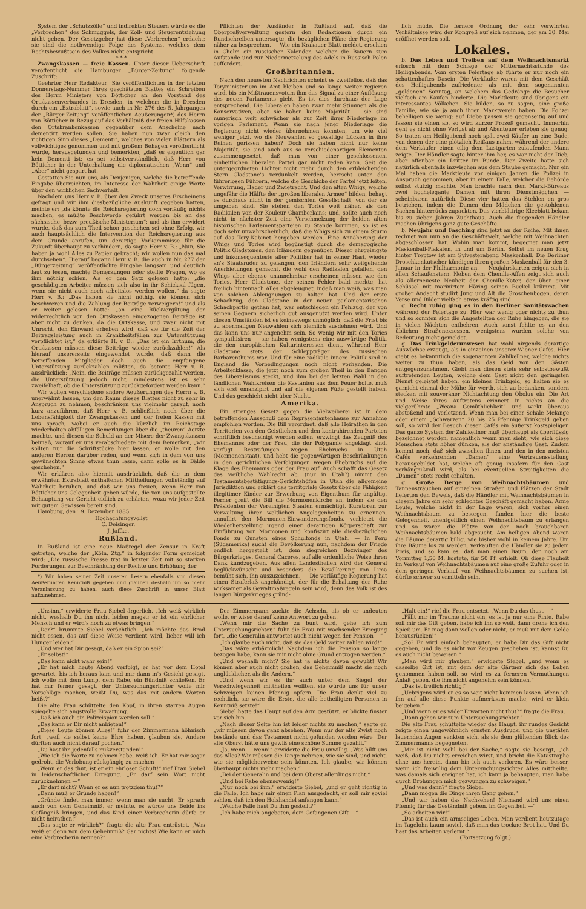System der „Schutzzölle“ und indirekten Steuern würde es die „Verbrechen“ des Schmuggels, der Zoll- und Steuerentziehung nicht geben. Der Gesetzgeber hat diese „Verbrechen“ erdacht; sie sind die nothwendige Folge des Systems, welches dem Rechtsbewußtsein des Volkes nicht entspricht.
* * *
Zwangskassen — freie Kassen. Unter dieser Ueberschrift veröffentlicht die Hamburger „Bürger-Zeitung“ folgende Zuschrift:
Geehrter Herr Redakteur! Sie veröffentlichten in der letzten Donnerstags-Nummer Ihres geschätzten Blattes ein Schreiben des Herrn Ministers von Bötticher an den Vorstand des Ortskassenverbandes in Dresden, in welchem die in Dresden durch ein „Extrablatt“, sowie auch in Nr. 276 des 5. Jahrganges der „Bürger-Zeitung“ veröffentlichen Aeußerungen*) des Herrn von Bötticher in Bezug auf das Verhältniß der freien Hilfskassen den Ortskrankenkassen gegenüber dem Anscheine nach dementirt werden sollen. Sie haben nun zwar gleich den richtigen Sinn dieses „Dementi“, welches von vielen Blättern als vollwichtiges genommen und mit großem Behagen veröffentlicht wurde, herausgefunden und bemerkten, „daß es eigentlich gar kein Dementi ist; es sei selbstverständlich, daß Herr von Bötticher in der Unterhaltung die diplomatischen „Wenn“ und „Aber“ nicht gespart hat.
Gestatten Sie nun uns, als Denjenigen, welche die betreffende Eingabe überreichten, im Interesse der Wahrheit einige Worte über den wirklichen Sachverhalt.
Nachdem uns Herr v. B. über den Zweck unseres Erscheinens gefragt und wir ihm diesbezügliche Auskunft gegeben hatten, meinte er: „da könnte die Reichsregierung doch vorläufig nichts machen, es müßte Beschwerde geführt werden bis an das sächsische, bezw. preußische Ministerium“; und als ihm erwidert wurde, daß das zum Theil schon geschehen sei ohne Erfolg, wir auch hauptsächlich die Intervention der Reichsregierung aus dem Grunde anrufen, um derartige Vorkommnisse für die Zukunft überhaupt zu verhindern, da sagte Herr v. B.: „Nun, Sie haben ja wohl Alles zu Papier gebracht; wir wollen nun das mal durchsehen“. Hierauf begann Herr v. B. die auch in Nr. 277 der „Bürgerzeitung“ veröffentlichte Eingabe langsam und deutlich laut zu lesen, machte Bemerkungen oder stellte Fragen, wo es ihm nöthig schien. Als er den Satz gelesen hatte: „die geschädigten Arbeiter müssen sich also in ihr Schicksal fügen, wenn sie nicht auch noch arbeitslos werden wollen,“ da sagte Herr v. B.: „Das haben sie nicht nöthig, sie können sich beschweren und die Zahlung der Beiträge verweigern!“ und als er weiter gelesen hatte: „an eine Rückvergütung der widerrechtlich von den Ortskassen eingezogenen Beiträge ist aber nicht zu denken, da die Ortskasse, und zwar nicht mit Unrecht, den Einwand erheben wird, daß sie für die Zeit der Beitragsleistung auch in Krankheitsfällen zur Unterstützung verpflichtet ist,“ da erklärte H. v. B.: „Das ist ein Irrthum, die Ortskassen müssen diese Beiträge wieder zurückzahlen!“ Als hierauf unsererseits eingewendet wurde, daß dann die betreffenden Mitglieder doch auch die empfangene Unterstützung zurückzahlen müßten, da betonte Herr v. B. ausdrücklich: „Nein, die Beiträge müssen zurückgezahlt werden, die Unterstützung jedoch nicht, mindestens ist es sehr zweifelhaft, ob die Unterstützung zurückgefordert werden kann.“
Wir wollen verschiedene andere Aeußerungen des Herrn v. B. unerwähnt lassen, um den Raum dieses Blattes nicht zu sehr in Anspruch zu nehmen, beschränken uns vielmehr darauf, noch kurz anzuführen, daß Herr v. B. schließlich noch über die Lebensfähigkeit der Zwangskassen und der freien Kassen mit uns sprach, wobei er auch die kürzlich im Reichstage wiederholten abfälligen Bemerkungen über die „theuren“ Aerzte machte, und diesen die Schuld an der Misere der Zwangskassen beimaß, worauf er uns verabschiedete mit dem Bemerken, „wir sollten nur die Schriftstücke hier lassen, er wolle mit den anderen Herren darüber reden, und wenn sich in dem von uns gewünschten Sinne etwas thun lasse, dann solle es in Bälde geschehen.“
Wir erklären also hiermit ausdrücklich, daß die in dem erwähnten Extrablatt enthaltenen Mittheilungen vollständig auf Wahrheit beruhen, und daß wir uns freuen, wenn Herr von Bötticher uns Gelegenheit geben würde, die von uns aufgestellte Behauptung vor Gericht eidlich zu erhärten, wozu wir jeder Zeit mit gutem Gewissen bereit sind.
Hamburg, den 19. Dezember 1885.
Hochachtungsvollst
C. Deisinger.
J. Jaffke.
Rußland.
In Rußland ist eine neue Maßregel der Zensur in Kraft getreten, welche der „Köln. Ztg.“ in folgender Form gemeldet wird: „Die russische Presse trat in letzter Zeit mit so starken Forderungen zur Beschränkung der Rechte und Erhöhung der
*) Wir haben seiner Zeit unseren Lesern ebenfalls von diesen Aeußerungen Kenntniß gegeben und glauben deshalb um so mehr Veranlassung zu haben, auch diese Zuschrift in unser Blatt aufzunehmen.
Pflichten der Ausländer in Rußland auf, daß die Oberpreßverwaltung gestern den Redaktionen durch ein Rundschreiben untersagte, die bezüglichen Pläne der Regierung näher zu besprechen. — Wie ein Krakauer Blatt meldet, erschien in Chelm ein russischer Kalender, welcher die Bauern zum Aufstande und zur Niedermetzelung des Adels in Russisch-Polen auffordert.
Großbritannien.
Nach den neuesten Nachrichten scheint es zweifellos, daß das Toryministerium im Amt bleiben und so lange weiter regieren wird, bis ein Mißtrauensvotum ihm das Signal zu einer Auflösung des neuen Parlaments giebt. Es ist dies durchaus der Lage entsprechend. Die Liberalen haben zwar mehr Stimmen als die Konservativen, aber sie haben keine Majorität — sie sind numerisch weit schwächer als zur Zeit ihrer Niederlage im vorigen Parlament. Wenn sie nach jener Niederlage die Regierung nicht wieder übernehmen konnten, um wie viel weniger jetzt, wo die Neuwahlen so gewaltige Lücken in ihre Reihen gerissen haben? Doch sie haben nicht nur keine Majorität, sie sind auch aus so verschiedenartigen Elementen zusammengesetzt, daß man von einer geschlossenen, einheitlichen liberalen Partei gar nicht reden kann. Seit die untergeordneten Lichter nicht mehr durch den erbleichenden Stern Gladstone's verdunkelt werden, herrscht unter den führerlosen Führern, welche die Geschicke der Partei jetzt leiten, Verwirrung, Hader und Zwietracht. Und den alten Whigs, welche ungefähr die Hälfte der „großen liberalen Armee“ bilden, behagt es durchaus nicht in der gemischten Gesellschaft, von der sie umgeben sind. Sie stehen den Tories weit näher, als den Radikalen von der Kouleur Chamberlains; und, sollte auch noch nicht in nächster Zeit eine Verschmelzung der beiden alten historischen Parlamentsparteien zu Stande kommen, so ist es doch sehr unwahrscheinlich, daß die Whigs sich zu einem Sturm auf das Tory-Kabinet hergeben werden. Eine Annäherung der Whigs und Tories wird begünstigt durch die demagogische Politik Gladstones, den Irländern gegenüber. Dieser ehrgeizigste und inkonsequenteste aller Politiker hat in seiner Hast, wieder an's Staatsruder zu gelangen, den Irländern sehr weitgehende Anerbietungen gemacht, die wohl den Radikalen gefallen, den Whigs aber ebenso unannehmbar erscheinen müssen wie den Tories. Herr Gladstone, der seinen Fehler bald merkte, hat freilich hintennach Alles abgeleugnet, indeß man weiß, was man von solchen Ableugnungen zu halten hat. Und der erste Schachzug, den Gladstone in der neuen parlamentarischen Schachpartie gethan hat, war entschieden ein Fehlzug, der von seinen Gegnern sicherlich gut ausgenutzt werden wird. Unter diesen Umständen ist es keineswegs unmöglich, daß die Frist bis zu abermaligen Neuwahlen sich ziemlich ausdehnen wird. Und das kann uns nur angenehm sein. So wenig wir mit den Tories sympathisiren — sie haben wenigstens eine auswärtige Politik, die den europäischen Kulturinteressen dient, während Herr Gladstone stets der Schleppträger des russischen Barbarenthums war. Und für eine radikale innere Politik sind in England die Vorbedingungen noch nicht vorhanden. Die Arbeiterklasse, die jetzt noch zum großen Theil in den Banden des Liberalismus steckt, und ihm bei der letzten Wahl in den ländlichen Wahlkreisen die Kastanien aus dem Feuer holte, muß sich erst emanzipirt und auf die eigenen Füße gestellt haben. Und das geschieht nicht über Nacht.
Amerika.
Ein strenges Gesetz gegen die Vielweiberei ist in dem betreffenden Ausschuß dem Repräsentantenhause zur Annahme empfohlen worden. Die Bill verordnet, daß alle Heirathen in den Territorien von den Geistlichen und den kontrahirenden Parteien schriftlich bescheinigt werden sollen, erzwingt das Zeugniß des Ehemannes oder der Frau, die der Polygamie angeklagt sind, verfügt Bestrafungen wegen Ehebruchs in Utah (Mormonenstaat), und hebt die gegenwärtigen Beschränkungen in den gerichtlichen Verfolgungen wegen Ehebruchs auf die Klage des Ehemanns oder der Frau auf. Auch schafft das Gesetz das weibliche Wahlrecht ab, (nur in Utah?) nimmt den Testamentsbestätigungs-Gerichtshöfen in Utah die allgemeine Jurisdiktion und erklärt das territoriale Gesetz über die Fähigkeit illegitimer Kinder zur Erwerbung von Eigenthum für ungültig. Ferner greift die Bill die Mormonenkirche an, indem sie den Präsidenten der Vereinigten Staaten ermächtigt, Kuratoren zur Verwaltung ihrer weltlichen Angelegenheiten zu ernennen, annullirt den Mormonen-Einwanderungsfonds, verbietet die Wiederherstellung irgend einer derartigen Körperschaft zur Einführung von Mormonen und konfiszirt alle diesbezüglichen Fonds zu Gunsten eines Schulfonds in Utah. — In Peru (Südamerika) sucht die Bevölkerung nun, nachdem der Friede endlich hergestellt ist, dem siegreichen Bezwinger des Bürgerkrieges, General Caceres, auf alle erdenkliche Weise ihren Dank kundzugeben. Aus allen Landestheilen wird der General beglückwünscht und besonders die Bevölkerung von Lima bemüht sich, ihn auszuzeichnen. — Die vorläufige Regierung hat einen Straferlaß angekündigt, der für die Erhaltung der Ruhe wirksamer als Gewaltmaßregeln sein wird, denn das Volk ist des langen Bürgerkrieges gründ-
lich müde. Die fernere Ordnung der sehr verwirrten Verhältnisse wird der Kongreß auf sich nehmen, der am 30. Mai eröffnet werden soll.
Lokales.
b. Das Leben und Treiben auf dem Weihnachtsmarkt erlosch mit dem Schlage der Mitternachtsstunde des Heiligabends. Vom ersten Feiertage ab führte er nur noch ein schattenhaftes Dasein. Die Verkäufer waren mit dem Geschäft des Heiligabends zufriedener als mit dem sogenannten „goldenen“ Sonntag, an welchem das Gedränge die Besucher vielfach am Kaufen hinderte. Die Marktleute sind übrigens ein interessantes Völkchen. Sie bilden, so zu sagen, eine große Familie, wie sie ja auch ihren Marktverein haben. Die Polizei behelligen sie wenig; auf Diebe passen sie gegenseitig auf und fassen sie einen ab, so wird kurzer Prozeß gemacht. Immerhin geht es nicht ohne Verlust ab und Abenteuer erleben sie genug. So traten am Heiligabend noch spät zwei Käufer an eine Bude, von denen der eine plötzlich Reißaus nahm, während der andere dem Verkäufer einen eilig dem Lustgarten zulaufenden Mann zeigte. Der Händler sagte hinter ihm her, es war nicht der Dieb, aber offenbar ein Dritter im Bunde. Der Zweite hatte sich natürlich ebenfalls inzwischen aus dem Staube gemacht. Nur ein Mal haben die Marktleute vor einigen Jahren die Polizei in Anspruch genommen, aber in einem Falle, welcher die Behörde selbst stutzig machte. Man brachte nach dem Markt-Büreaus zwei hochelegante Damen mit ihren Dienstmädchen — scheinbaren natürlich. Diese vier hatten das Stehlen en gros betrieben, indem die Damen den Mädchen die gestohlenen Sachen hinterrücks zupackten. Das vierblättrige Kleeblatt bekam bis zu sieben Jahren Zuchthaus. Auch die fliegenden Händler machen übrigens ganz gute Geschäfte.
b. Neujahr und Fasching sind jetzt an der Reihe. Mit ihnen rechnet von nun an die Geschäftswelt, welche mit Weihnachten abgeschlossen hat. Wohin man kommt, begegnet man jetzt Maskenball-Plakaten, in und um Berlin. Selbst im neuen Krug hinter Treptow ist am Sylvesterabend Maskenball. Die Berliner Droschkenkutscher kündigen ihren großen Maskenball für den 3. Januar in der Philharmonie an. — Neujahrskarten zeigen sich in allen Schaufenstern. Neben dem Chenille-Affen zeigt sich auch als allerneueste Neuheit der Chenille-Kater, der über einer Schüssel mit marinirtem Häring seinen Buckel krümmt. Mit großer Andacht studirt Jung und Alt die Groschenbogen, deren Verse und Bilder vielfach etwas kräftig sind.
g. Recht ruhig ging es in den Berliner Sanitätswachen während der Feiertage zu. Hier war wenig oder nichts zu thun und so konnten sich die Angestellten der Ruhe hingeben, die sie in vielen Nächten entbehren. Auch sonst fehlte es an den üblichen Straßenexzessen, wenigstens wurden solche von Bedeutung nicht gemeldet.
g. Das Trinkgelderunwesen hat wohl nirgends derartige Auswüchse erzeugt, als in einzelnen unserer Wiener Cafés. Hier giebt es bekanntlich die sogenannten Zahlkellner, welche nichts weiter zu thun haben, als das Geld von den Gästen entgegenzunehmen. Giebt man diesen stets sehr selbstbewußt auftretenden Leuten, welche dem Gast nicht den geringsten Dienst geleistet haben, ein kleines Trinkgeld, so halten sie es garnicht einmal der Mühe für werth, sich zu bedanken, sondern stecken mit souveräner Nichtachtung den Obolus ein. Die Art und Weise ihres Auftretens erinnert in nichts an die vielgerühmte „Weana Gemüthlichkeit“ und wirkt überaus abstoßend und verletzend. Wenn man bei einer Schale Melange oder einem „Schwarzen“ 20 bis 25 Pfennige Trinkgeld geben soll, so wird der Besuch dieser Cafés ein äußerst kostspieliger. Das ganze System der Zahlkellner muß überhaupt als überflüssig bezeichnet werden, namentlich wenn man sieht, wie sich diese Menschen stets höher dünken, als der anständige Gast. Zudem kommt noch, daß sich zwischen ihnen und den in den meisten Cafés verkehrenden „Damen“ eine Vertrauensstellung herausgebildet hat, welche oft genug insofern für den Gast verhängnißvoll wird, als bei eventuellen Streitigkeiten die „Damen“ stets recht erhalten.
g. Große Berge von Weihnachtsbäumen und Tannensträuchen auf einzelnen Straßen und Plätzen der Stadt lieferten den Beweis, daß die Händler mit Weihnachtsbäumen in diesem Jahre ein sehr schlechtes Geschäft gemacht haben. Arme Leute, welche nicht in der Lage waren, sich vorher einen Weihnachtsbaum zu besorgen, fanden hier die beste Gelegenheit, unentgeltlich einen Weihnachtsbaum zu erlangen und so waren die Plätze von den noch brauchbaren Weihnachtsbäumen bald abgesucht. Am heiligen Abend waren die Bäume derartig billig, wie bisher wohl in keinem Jahre. Um ihre Bäume los zu werden, verkauften die Händler sie zu jedem Preis, und so kam es, daß man einen Baum, der noch am Vormittag 1,50 M. kostete, für 50 Pf. erhielt. Ob diese Flauheit im Verkauf von Weihnachtsbäumen auf eine große Zufuhr oder in dem geringen Verkauf von Weihnachtsbäumen zu suchen ist, dürfte schwer zu ermitteln sein.
„Unsinn,“ erwiderte Frau Siebel ärgerlich. „Ich weiß wirklich nicht, weshalb Du ihn nicht leiden magst; er ist ein ehrlicher Mensch und er wird's noch zu etwas bringen.“
„Der?“ brummte Siebel verächtlich. „Ich möchte das Brod nicht essen, das auf diese Weise verdient wird, lieber will ich Hunger leiden.“
„Und wer hat Dir gesagt, daß er ein Spion sei?“
„Er selbst!“
„Das kann nicht wahr sein!“
„Er hat mich heute Abend verfolgt, er hat vor dem Hotel gewartet, bis ich heraus kam und mir dann in's Gesicht gesagt, ich wolle mit dem Lump, dem Rabe, ein Bündniß schließen. Er hat mir ferner gesagt, der Untersuchungsrichter wolle mir Vorschläge machen, weißt Du, was das mit andern Worten heißt?“
Die alte Frau schüttelte den Kopf, in ihren starren Augen spiegelte sich angstvolle Erwartung.
„Daß ich auch ein Polizeispion werden soll!“
„Das kann er Dir nicht anbieten!“
„Diese Leute können Alles!“ fuhr der Zimmermann höhnisch fort, „weil sie selbst keine Ehre haben, glauben sie, Andere dürften auch nicht darauf pochen.“
„Du hast ihn jedenfalls mißverstanden!“
„Wie ich die Worte zu nehmen habe, weiß ich. Er hat mir sogar gedroht, die Verlobung rückgängig zu machen —“
„Wenn er das thut, ist er ein ehrloser Schuft!“ rief Frau Siebel in leidenschaftlicher Erregung. „Er darf sein Wort nicht zurücknehmen —“
„Er darf nicht? Wenn er es nun trotzdem thut?“
„Dann muß er Gründe haben!“
„Gründe findet man immer, wenn man sie sucht. Er sprach auch von dem Geheimniß, er meinte, es würde uns Beide ins Gefängniß bringen, und das Kind einer Verbrecherin dürfe er nicht heirathen!“
„Das sagte er wirklich?“ fragte die alte Frau entrüstet. „Was weiß er denn von dem Geheimniß? Gar nichts! Wie kann er mich eine Verbrecherin nennen?“
Der Zimmermann zuckte die Achseln, als ob er andeuten wolle, er wisse darauf keine Antwort zu geben.
„Wenn mir die Sache zu bunt wird, gehe ich zum Untersuchungsrichter,“ fuhr die Frau mit wachsender Erregung fort, „die Generalin antwortet auch nicht wegen der Pension —“
„Ich glaube auch nicht, daß sie das Geld weiter zahlen wird!“
„Das wäre erbärmlich! Nachdem ich die Pension so lange bezogen habe, kann sie mir nicht ohne Grund entzogen werden.“
„Und weshalb nicht? Sie hat ja nichts davon gewußt! Wir können aber auch nicht drohen, das Geheimniß macht sie noch unglücklicher, als die Andern.“
„Und wenn wir es ihr auch unter dem Siegel der Verschwiegenheit mittheilen wollten, sie würde uns für unser Schweigen keinen Pfennig opfern. Die Frau denkt viel zu rechtlich, sie wäre die Erste, die alle betheiligten Personen in Kenntniß setzte!“
Siebel hatte das Haupt auf den Arm gestützt, er blickte finster vor sich hin.
„Nach dieser Seite hin ist leider nichts zu machen,“ sagte er, „wir müssen davon ganz absehen. Wenn nur der alte Zwist noch bestände und das Testament nicht gefunden worden wäre! Der alte Oberst hätte uns gewiß eine schöne Summe gezahlt.“
„Ja, wenn — wenn!“ erwiderte die Frau unwillig. „Was hilft uns das Alles? Wir müssen die Dinge nehmen, wie sie sind, und nicht, wie sie möglicherweise sein könnten. Ich glaube, wir können überhaupt nichts mehr machen.“
„Bei der Generalin und bei dem Oberst allerdings nicht.“
„Und bei Rabe ebensowenig!“
„Nur noch bei ihm,“ erwiderte Siebel, „und er geht richtig in die Falle. Ich habe mir einen Plan ausgedacht, er soll mir soviel zahlen, daß ich den Holzhandel anfangen kann.“
„Welche Falle hast Du ihm gestellt?“
„Ich habe mich angeboten, dem Gefangenen Gift —“
„Halt ein!“ rief die Frau entsetzt. „Wenn Du das thust —“
„Fällt mir im Traume nicht ein, es ist ja nur eine Finte. Rabe soll mir das Gift geben, habe ich ihn so weit, dann drehe ich den Spieß um. Er mag dann wollen oder nicht, er muß mit dem Gelde herausrücken!“
„So? Er wird einfach behaupten, er habe Dir das Gift nicht gegeben, und da es nicht vor Zeugen geschehen ist, kannst Du es auch nicht beweisen.“
„Man wird mir glauben,“ erwiderte Siebel, „und wenn es dasselbe Gift ist, mit dem der alte Gärtner sich das Leben genommen haben soll, so wird es zu ferneren Vermuthungen Anlaß geben, die ihm nicht angenehm sein können.“
„Das ist freilich richtig!“
„Uebrigens wird er es so weit nicht kommen lassen. Wenn ich ihn auf alle diese Punkte aufmerksam mache, wird er klein beigeben.“
„Und wenn er es wider Erwarten nicht thut?“ fragte die Frau.
„Dann gehen wir zum Untersuchungsrichter.“
Die alte Frau schüttelte wieder das Haupt, ihr rundes Gesicht zeigte einen ungewöhnlich ernsten Ausdruck, und die unstäten lauernden Augen senkten sich, als sie dem glühenden Blick des Zimmermanns begegneten.
„Mir ist nicht wohl bei der Sache,“ sagte sie besorgt, „ich weiß, daß Du nichts erreichen wirst, und bricht die Katastrophe ohne uns herein, dann bin ich auch verloren. Es wäre besser, wenn ich freiwillig dem Untersuchungsrichter Alles mittheilte, was damals sich ereignet hat, ich kann ja behaupten, man habe durch Drohungen mich gezwungen zu schweigen.“
„Und was dann?“ fragte Siebel.
„Dann mögen die Dinge ihren Gang gehen.“
„Und wir haben das Nachsehen! Niemand wird uns einen Pfennig für das Geständniß geben, im Gegentheil —“
„So arbeiten wir!“
„Das ist auch ein armseliges Leben. Man verdient heutzutage im Tagelohn kaum soviel, daß man das trockne Brot hat. Und Du hast das Arbeiten verlernt.“
(Fortsetzung folgt.)